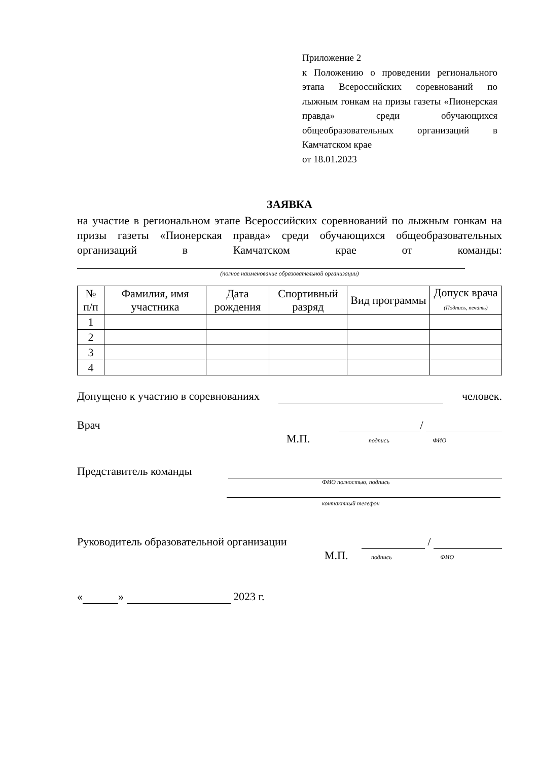Приложение 2
к Положению о проведении регионального этапа Всероссийских соревнований по лыжным гонкам на призы газеты «Пионерская правда» среди обучающихся общеобразовательных организаций в Камчатском крае
от 18.01.2023
ЗАЯВКА
на участие в региональном этапе Всероссийских соревнований по лыжным гонкам на призы газеты «Пионерская правда» среди обучающихся общеобразовательных организаций в Камчатском крае от команды:
(полное наименование образовательной организации)
| № п/п | Фамилия, имя участника | Дата рождения | Спортивный разряд | Вид программы | Допуск врача (Подпись, печать) |
| --- | --- | --- | --- | --- | --- |
| 1 | | | | | |
| 2 | | | | | |
| 3 | | | | | |
| 4 | | | | | |
Допущено к участию в соревнованиях человек.
Врач /
М.П. подпись ФИО
Представитель команды
ФИО полностью, подпись
контактный телефон
Руководитель образовательной организации /
М.П. подпись ФИО
« » 2023 г.